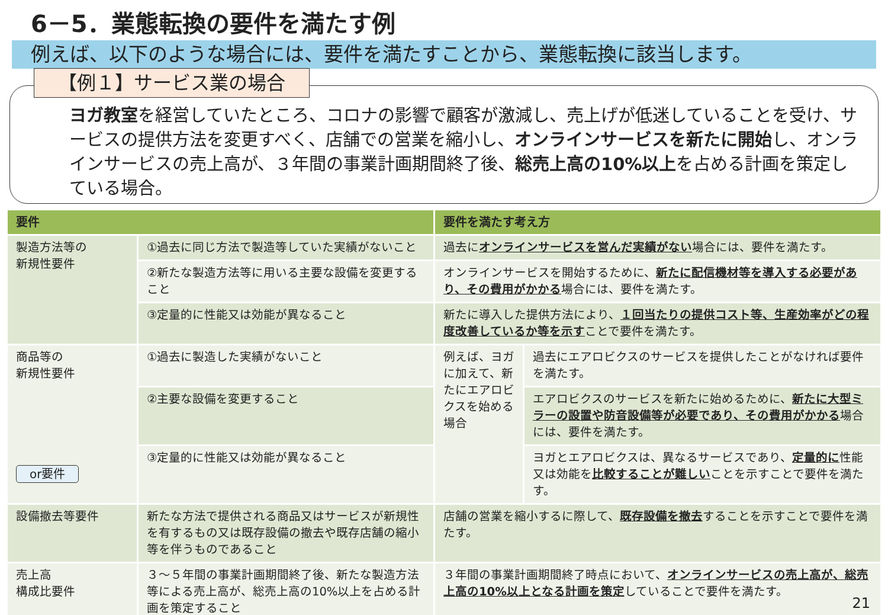6－5．業態転換の要件を満たす例
例えば、以下のような場合には、要件を満たすことから、業態転換に該当します。
【例１】サービス業の場合
ヨガ教室を経営していたところ、コロナの影響で顧客が激減し、売上げが低迷していることを受け、サービスの提供方法を変更すべく、店舗での営業を縮小し、オンラインサービスを新たに開始し、オンラインサービスの売上高が、３年間の事業計画期間終了後、総売上高の10%以上を占める計画を策定している場合。
| 要件 | | 要件を満たす考え方 | |
| --- | --- | --- | --- |
| 製造方法等の 新規性要件 | ①過去に同じ方法で製造等していた実績がないこと | 過去に オンラインサービスを営んだ実績がない 場合には、要件を満たす。 | |
| | ②新たな製造方法等に用いる主要な設備を変更すること | オンラインサービスを開始するために、 新たに配信機材等を導入する必要があり、その費用がかかる 場合には、要件を満たす。 | |
| | ③定量的に性能又は効能が異なること | 新たに導入した提供方法により、 １回当たりの提供コスト等、生産効率がどの程度改善しているか等を示す ことで要件を満たす。 | |
| 商品等の 新規性要件 or要件 | ①過去に製造した実績がないこと | 例えば、ヨガに加えて、新たにエアロビクスを始める場合 | 過去にエアロビクスのサービスを提供したことがなければ要件を満たす。 |
| | ②主要な設備を変更すること | | エアロビクスのサービスを新たに始めるために、 新たに大型ミラーの設置や防音設備等が必要であり、その費用がかかる 場合には、要件を満たす。 |
| | ③定量的に性能又は効能が異なること | | ヨガとエアロビクスは、異なるサービスであり、 定量的に 性能又は効能を 比較することが難しい ことを示すことで要件を満たす。 |
| 設備撤去等要件 | 新たな方法で提供される商品又はサービスが新規性を有するもの又は既存設備の撤去や既存店舗の縮小等を伴うものであること | 店舗の営業を縮小するに際して、 既存設備を撤去 することを示すことで要件を満たす。 | |
| 売上高 構成比要件 | ３～５年間の事業計画期間終了後、新たな製造方法等による売上高が、総売上高の10%以上を占める計画を策定すること | ３年間の事業計画期間終了時点において、 オンラインサービスの売上高が、総売上高の10%以上となる計画を策定 していることで要件を満たす。 | |
21